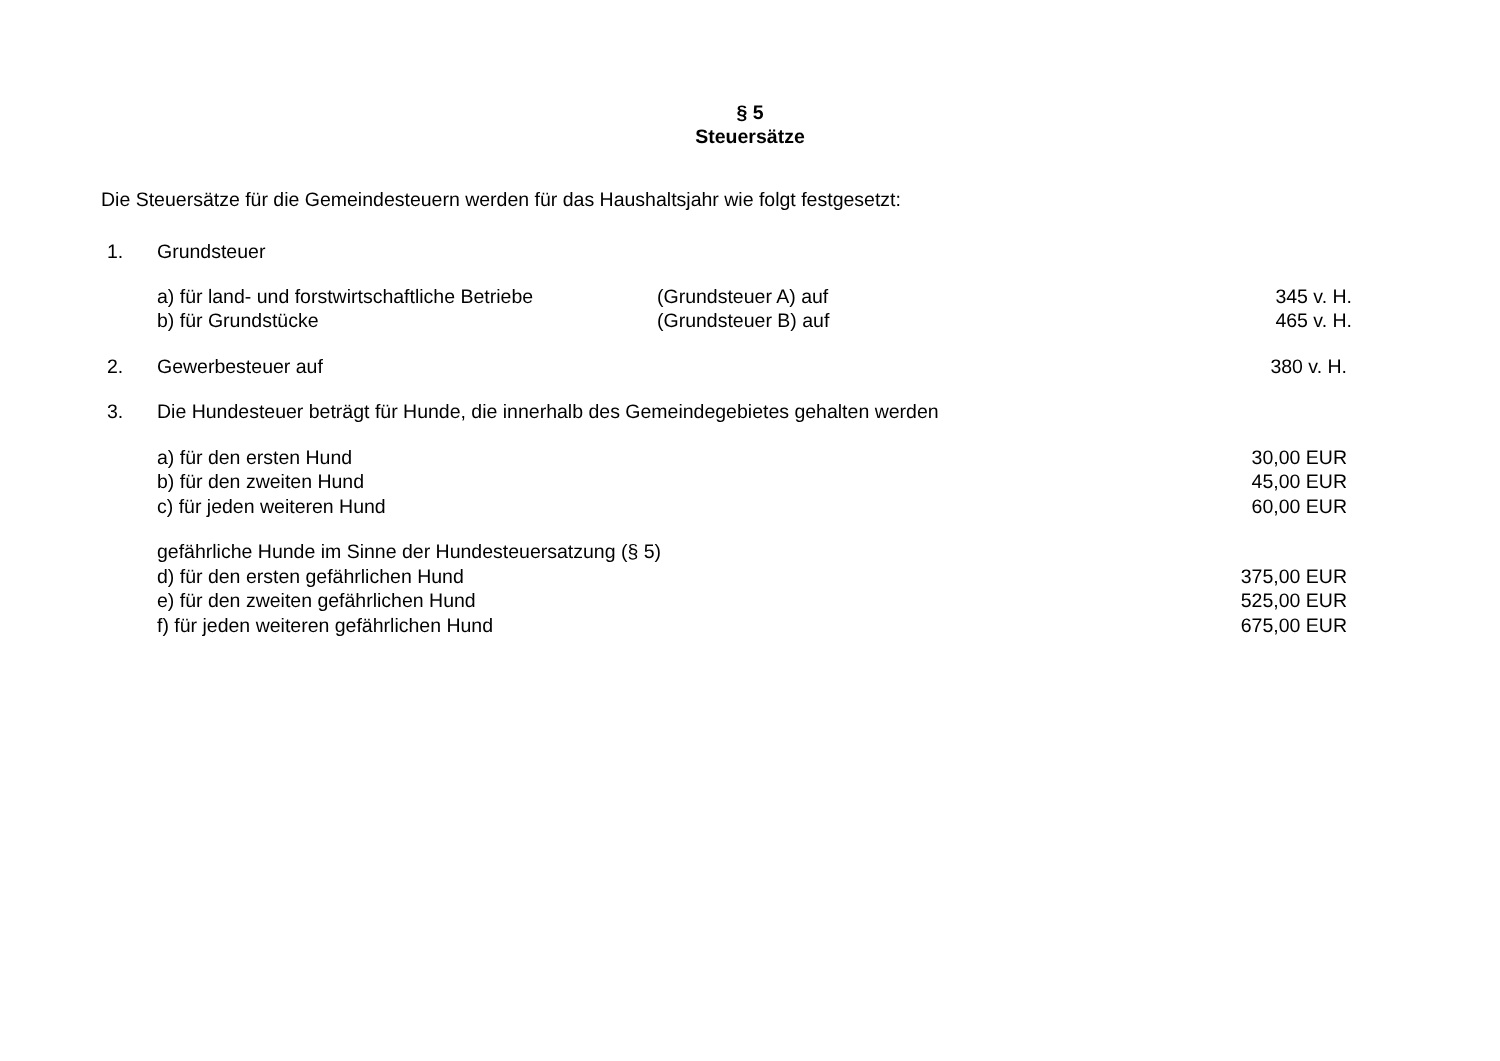§ 5
Steuersätze
Die Steuersätze für die Gemeindesteuern werden für das Haushaltsjahr wie folgt festgesetzt:
1. Grundsteuer
a) für land- und forstwirtschaftliche Betriebe (Grundsteuer A) auf 345 v. H.
b) für Grundstücke (Grundsteuer B) auf 465 v. H.
2. Gewerbesteuer auf 380 v. H.
3. Die Hundesteuer beträgt für Hunde, die innerhalb des Gemeindegebietes gehalten werden
a) für den ersten Hund 30,00 EUR
b) für den zweiten Hund 45,00 EUR
c) für jeden weiteren Hund 60,00 EUR
gefährliche Hunde im Sinne der Hundesteuersatzung (§ 5)
d) für den ersten gefährlichen Hund 375,00 EUR
e) für den zweiten gefährlichen Hund 525,00 EUR
f) für jeden weiteren gefährlichen Hund 675,00 EUR